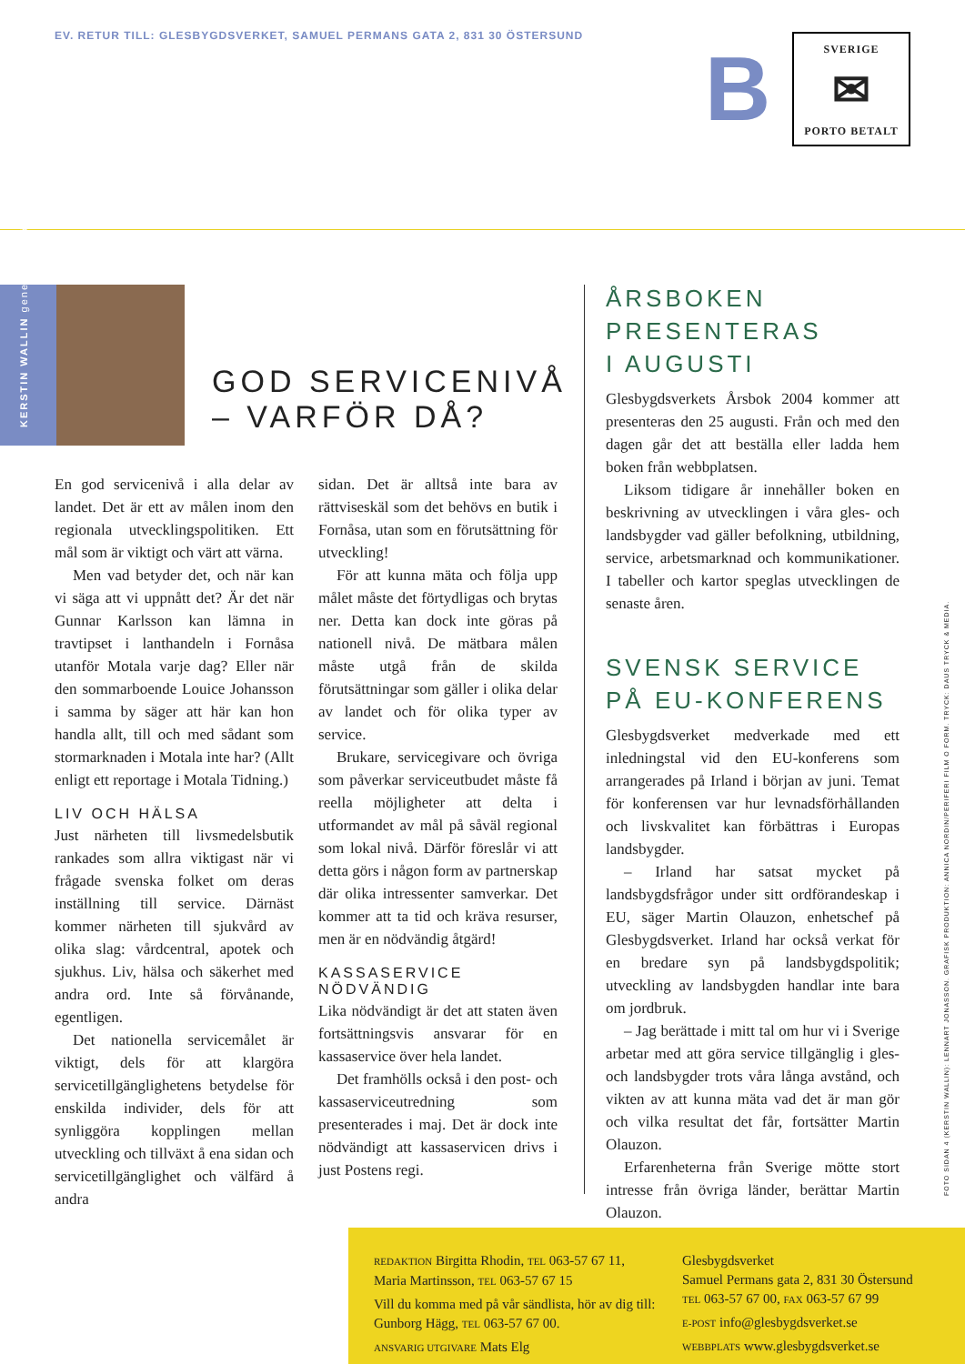EV. RETUR TILL: GLESBYGDSVERKET, SAMUEL PERMANS GATA 2, 831 30 ÖSTERSUND
B
SVERIGE
✉
PORTO BETALT
KERSTIN WALLIN generaldirektör
GOD SERVICENIVÅ
– VARFÖR DÅ?
En god servicenivå i alla delar av landet. Det är ett av målen inom den regionala utvecklingspolitiken. Ett mål som är viktigt och värt att värna.
Men vad betyder det, och när kan vi säga att vi uppnått det? Är det när Gunnar Karlsson kan lämna in travtipset i lanthandeln i Fornåsa utanför Motala varje dag? Eller när den sommarboende Louice Johansson i samma by säger att här kan hon handla allt, till och med sådant som stormarknaden i Motala inte har? (Allt enligt ett reportage i Motala Tidning.)
LIV OCH HÄLSA
Just närheten till livsmedelsbutik rankades som allra viktigast när vi frågade svenska folket om deras inställning till service. Därnäst kommer närheten till sjukvård av olika slag: vårdcentral, apotek och sjukhus. Liv, hälsa och säkerhet med andra ord. Inte så förvånande, egentligen.
Det nationella servicemålet är viktigt, dels för att klargöra servicetillgänglighetens betydelse för enskilda individer, dels för att synliggöra kopplingen mellan utveckling och tillväxt å ena sidan och servicetillgänglighet och välfärd å andra
sidan. Det är alltså inte bara av rättviseskäl som det behövs en butik i Fornåsa, utan som en förutsättning för utveckling!
För att kunna mäta och följa upp målet måste det förtydligas och brytas ner. Detta kan dock inte göras på nationell nivå. De mätbara målen måste utgå från de skilda förutsättningar som gäller i olika delar av landet och för olika typer av service.
Brukare, servicegivare och övriga som påverkar serviceutbudet måste få reella möjligheter att delta i utformandet av mål på såväl regional som lokal nivå. Därför föreslår vi att detta görs i någon form av partnerskap där olika intressenter samverkar. Det kommer att ta tid och kräva resurser, men är en nödvändig åtgärd!
KASSASERVICE
NÖDVÄNDIG
Lika nödvändigt är det att staten även fortsättningsvis ansvarar för en kassaservice över hela landet.
Det framhölls också i den post- och kassaserviceutredning som presenterades i maj. Det är dock inte nödvändigt att kassaservicen drivs i just Postens regi.
ÅRSBOKEN
PRESENTERAS
I AUGUSTI
Glesbygdsverkets Årsbok 2004 kommer att presenteras den 25 augusti. Från och med den dagen går det att beställa eller ladda hem boken från webbplatsen.
Liksom tidigare år innehåller boken en beskrivning av utvecklingen i våra gles- och landsbygder vad gäller befolkning, utbildning, service, arbetsmarknad och kommunikationer. I tabeller och kartor speglas utvecklingen de senaste åren.
SVENSK SERVICE
PÅ EU-KONFERENS
Glesbygdsverket medverkade med ett inledningstal vid den EU-konferens som arrangerades på Irland i början av juni. Temat för konferensen var hur levnadsförhållanden och livskvalitet kan förbättras i Europas landsbygder.
– Irland har satsat mycket på landsbygdsfrågor under sitt ordförandeskap i EU, säger Martin Olauzon, enhetschef på Glesbygdsverket. Irland har också verkat för en bredare syn på landsbygdspolitik; utveckling av landsbygden handlar inte bara om jordbruk.
– Jag berättade i mitt tal om hur vi i Sverige arbetar med att göra service tillgänglig i gles- och landsbygder trots våra långa avstånd, och vikten av att kunna mäta vad det är man gör och vilka resultat det får, fortsätter Martin Olauzon.
Erfarenheterna från Sverige mötte stort intresse från övriga länder, berättar Martin Olauzon.
FOTO SIDAN 4 (KERSTIN WALLIN): LENNART JONASSON. GRAFISK PRODUKTION: ANNICA NORDIN/PERIFERI FILM O FORM. TRYCK: DAUS TRYCK & MEDIA.
REDAKTION Birgitta Rhodin, TEL 063-57 67 11, Maria Martinsson, TEL 063-57 67 15
Vill du komma med på vår sändlista, hör av dig till: Gunborg Hägg, TEL 063-57 67 00.
ANSVARIG UTGIVARE Mats Elg
Glesbygdsverket
Samuel Permans gata 2, 831 30 Östersund
TEL 063-57 67 00, FAX 063-57 67 99
E-POST info@glesbygdsverket.se
WEBBPLATS www.glesbygdsverket.se